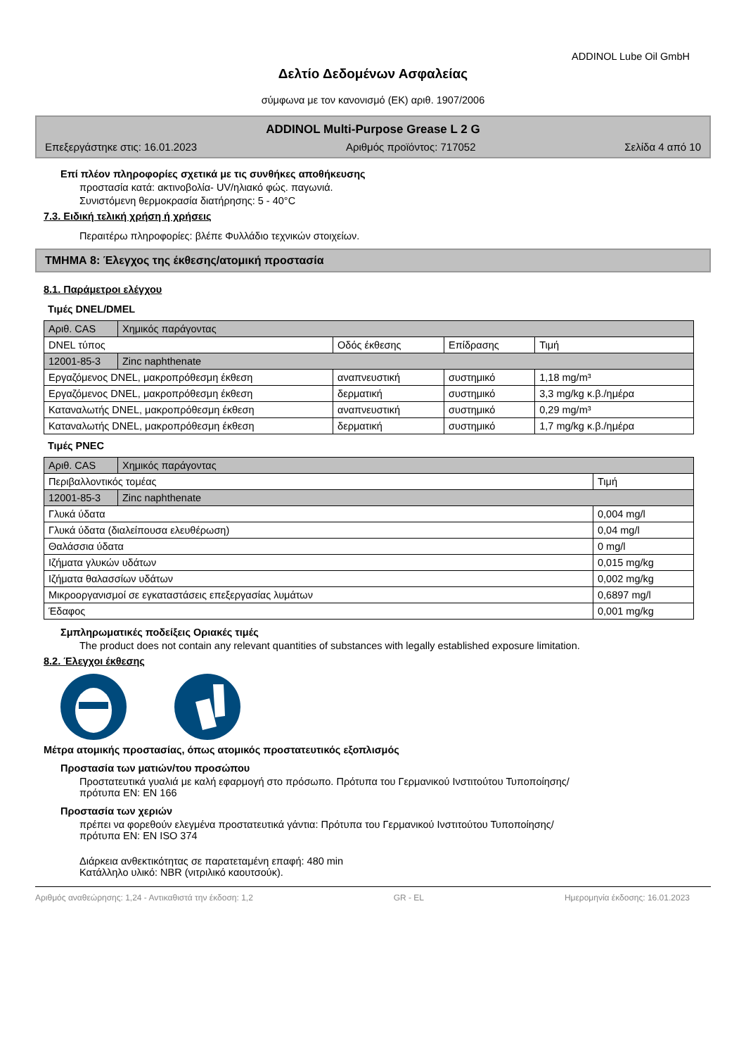ADDINOL Lube Oil GmbH
Δελτίο Δεδομένων Ασφαλείας
σύμφωνα με τον κανονισμό (ΕΚ) αριθ. 1907/2006
ADDINOL Multi-Purpose Grease L 2 G
Επεξεργάστηκε στις: 16.01.2023 Αριθμός προϊόντος: 717052 Σελίδα 4 από 10
Επί πλέον πληροφορίες σχετικά με τις συνθήκες αποθήκευσης
προστασία κατά: ακτινοβολία- UV/ηλιακό φώς. παγωνιά.
Συνιστόμενη θερμοκρασία διατήρησης: 5 - 40°C
7.3. Ειδική τελική χρήση ή χρήσεις
Περαιτέρω πληροφορίες: βλέπε Φυλλάδιο τεχνικών στοιχείων.
ΤΜΗΜΑ 8: Έλεγχος της έκθεσης/ατομική προστασία
8.1. Παράμετροι ελέγχου
Τιμές DNEL/DMEL
| Αριθ. CAS | Χημικός παράγοντας | | | |
| DNEL τύπος | | Οδός έκθεσης | Επίδρασης | Τιμή |
| 12001-85-3 | Zinc naphthenate | | | |
| Εργαζόμενος DNEL, μακροπρόθεσμη έκθεση | | αναπνευστική | συστημικό | 1,18 mg/m³ |
| Εργαζόμενος DNEL, μακροπρόθεσμη έκθεση | | δερματική | συστημικό | 3,3 mg/kg κ.β./ημέρα |
| Καταναλωτής DNEL, μακροπρόθεσμη έκθεση | | αναπνευστική | συστημικό | 0,29 mg/m³ |
| Καταναλωτής DNEL, μακροπρόθεσμη έκθεση | | δερματική | συστημικό | 1,7 mg/kg κ.β./ημέρα |
Τιμές PNEC
| Αριθ. CAS | Χημικός παράγοντας | |
| Περιβαλλοντικός τομέας | | Τιμή |
| 12001-85-3 | Zinc naphthenate | |
| Γλυκά ύδατα | | 0,004 mg/l |
| Γλυκά ύδατα (διαλείπουσα ελευθέρωση) | | 0,04 mg/l |
| Θαλάσσια ύδατα | | 0 mg/l |
| Ιζήματα γλυκών υδάτων | | 0,015 mg/kg |
| Ιζήματα θαλασσίων υδάτων | | 0,002 mg/kg |
| Μικροοργανισμοί σε εγκαταστάσεις επεξεργασίας λυμάτων | | 0,6897 mg/l |
| Έδαφος | | 0,001 mg/kg |
Σμπληρωματικές ποδείξεις Οριακές τιμές
The product does not contain any relevant quantities of substances with legally established exposure limitation.
8.2. Έλεγχοι έκθεσης
Μέτρα ατομικής προστασίας, όπως ατομικός προστατευτικός εξοπλισμός
Προστασία των ματιών/του προσώπου
Προστατευτικά γυαλιά με καλή εφαρμογή στο πρόσωπο. Πρότυπα του Γερμανικού Ινστιτούτου Τυποποίησης/
πρότυπα EN: EN 166
Προστασία των χεριών
πρέπει να φορεθούν ελεγμένα προστατευτικά γάντια: Πρότυπα του Γερμανικού Ινστιτούτου Τυποποίησης/
πρότυπα EN: EN ISO 374
Διάρκεια ανθεκτικότητας σε παρατεταμένη επαφή: 480 min
Κατάλληλο υλικό: NBR (νιτριλικό καουτσούκ).
Αριθμός αναθεώρησης: 1,24 - Αντικαθιστά την έκδοση: 1,2 GR - EL Ημερομηνία έκδοσης: 16.01.2023